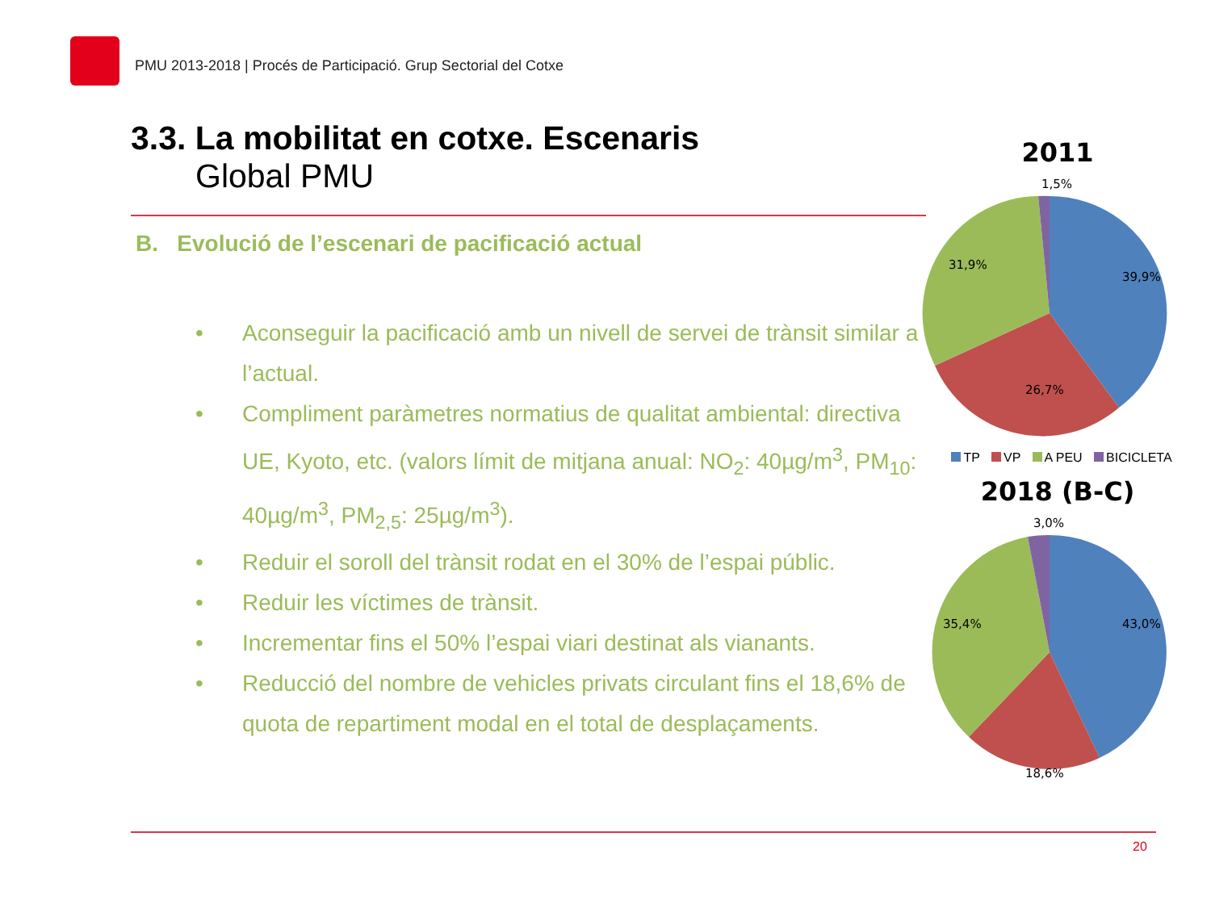PMU 2013-2018 | Procés de Participació. Grup Sectorial del Cotxe
3.3. La mobilitat en cotxe. Escenaris
Global PMU
B. Evolució de l’escenari de pacificació actual
• Aconseguir la pacificació amb un nivell de servei de trànsit similar a l’actual.
• Compliment paràmetres normatius de qualitat ambiental: directiva UE, Kyoto, etc. (valors límit de mitjana anual: NO<sub>2</sub>: 40µg/m<sup>3</sup>, PM<sub>10</sub>: 40µg/m<sup>3</sup>, PM<sub>2,5</sub>: 25µg/m<sup>3</sup>).
• Reduir el soroll del trànsit rodat en el 30% de l’espai públic.
• Reduir les víctimes de trànsit.
• Incrementar fins el 50% l’espai viari destinat als vianants.
• Reducció del nombre de vehicles privats circulant fins el 18,6% de quota de repartiment modal en el total de desplaçaments.
2011
1,5%
39,9%
26,7%
31,9%
TP VP A PEU BICICLETA
2018 (B-C)
3,0%
43,0%
18,6%
35,4%
20